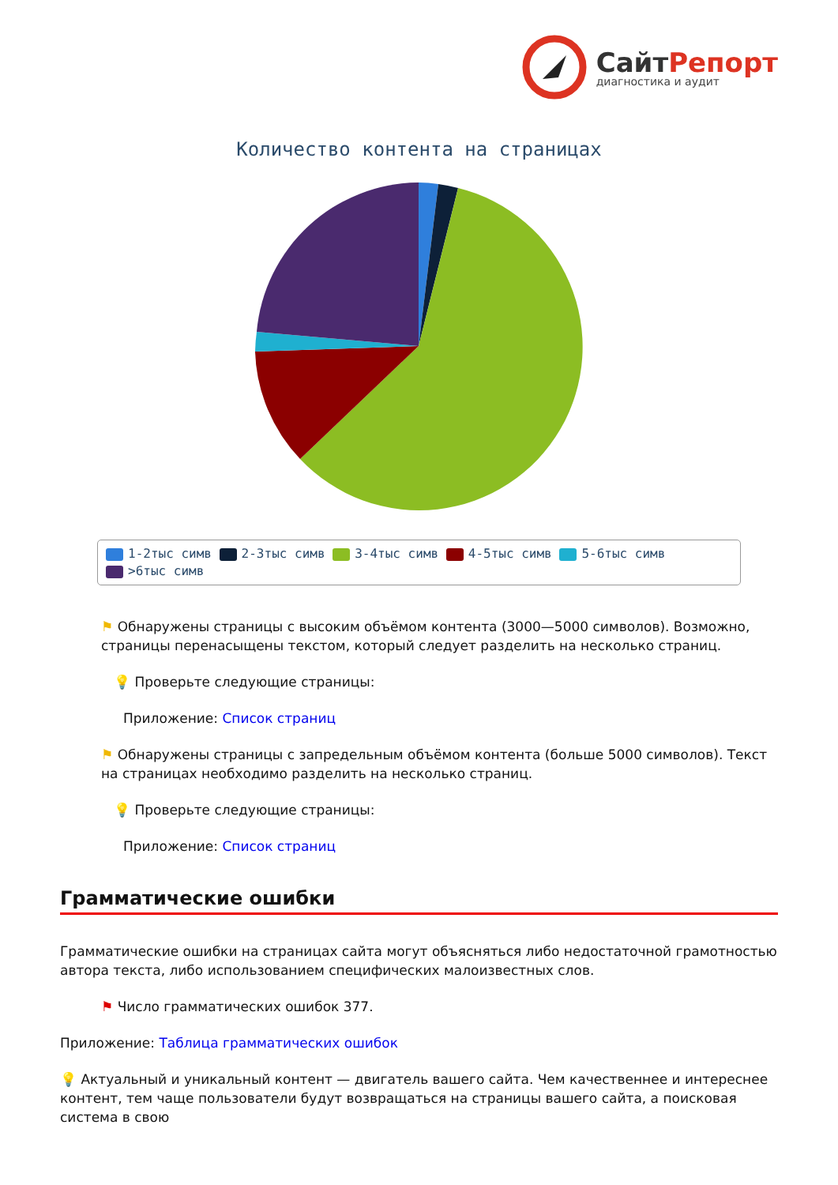СайтРепорт
диагностика и аудит
Количество контента на страницах
1-2тыс симв 2-3тыс симв 3-4тыс симв 4-5тыс симв 5-6тыс симв
>6тыс симв
⚑ Обнаружены страницы с высоким объёмом контента (3000—5000 символов). Возможно, страницы перенасыщены текстом, который следует разделить на несколько страниц.
💡 Проверьте следующие страницы:
Приложение: Список страниц
⚑ Обнаружены страницы с запредельным объёмом контента (больше 5000 символов). Текст на страницах необходимо разделить на несколько страниц.
💡 Проверьте следующие страницы:
Приложение: Список страниц
Грамматические ошибки
Грамматические ошибки на страницах сайта могут объясняться либо недостаточной грамотностью автора текста, либо использованием специфических малоизвестных слов.
⚑ Число грамматических ошибок 377.
Приложение: Таблица грамматических ошибок
💡 Актуальный и уникальный контент — двигатель вашего сайта. Чем качественнее и интереснее контент, тем чаще пользователи будут возвращаться на страницы вашего сайта, а поисковая система в свою